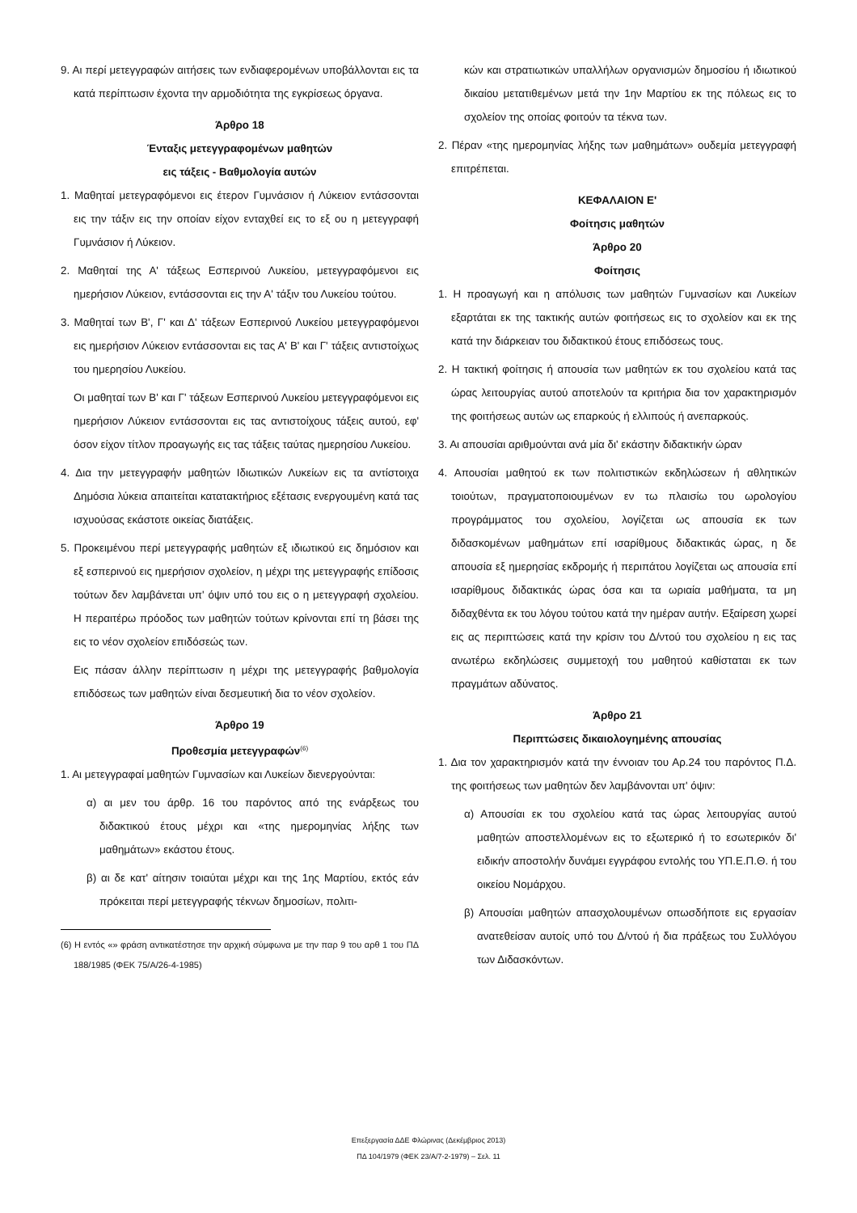9. Αι περί μετεγγραφών αιτήσεις των ενδιαφερομένων υποβάλλονται εις τα κατά περίπτωσιν έχοντα την αρμοδιότητα της εγκρίσεως όργανα.
Άρθρο 18
Ένταξις μετεγγραφομένων μαθητών
εις τάξεις - Βαθμολογία αυτών
1. Μαθηταί μετεγραφόμενοι εις έτερον Γυμνάσιον ή Λύκειον εντάσσονται εις την τάξιν εις την οποίαν είχον ενταχθεί εις το εξ ου η μετεγγραφή Γυμνάσιον ή Λύκειον.
2. Μαθηταί της Α' τάξεως Εσπερινού Λυκείου, μετεγγραφόμενοι εις ημερήσιον Λύκειον, εντάσσονται εις την Α' τάξιν του Λυκείου τούτου.
3. Μαθηταί των Β', Γ' και Δ' τάξεων Εσπερινού Λυκείου μετεγγραφόμενοι εις ημερήσιον Λύκειον εντάσσονται εις τας Α' Β' και Γ' τάξεις αντιστοίχως του ημερησίου Λυκείου.
Οι μαθηταί των Β' και Γ' τάξεων Εσπερινού Λυκείου μετεγγραφόμενοι εις ημερήσιον Λύκειον εντάσσονται εις τας αντιστοίχους τάξεις αυτού, εφ' όσον είχον τίτλον προαγωγής εις τας τάξεις ταύτας ημερησίου Λυκείου.
4. Δια την μετεγγραφήν μαθητών Ιδιωτικών Λυκείων εις τα αντίστοιχα Δημόσια λύκεια απαιτείται κατατακτήριος εξέτασις ενεργουμένη κατά τας ισχυούσας εκάστοτε οικείας διατάξεις.
5. Προκειμένου περί μετεγγραφής μαθητών εξ ιδιωτικού εις δημόσιον και εξ εσπερινού εις ημερήσιον σχολείον, η μέχρι της μετεγγραφής επίδοσις τούτων δεν λαμβάνεται υπ' όψιν υπό του εις ο η μετεγγραφή σχολείου. Η περαιτέρω πρόοδος των μαθητών τούτων κρίνονται επί τη βάσει της εις το νέον σχολείον επιδόσεώς των.
Εις πάσαν άλλην περίπτωσιν η μέχρι της μετεγγραφής βαθμολογία επιδόσεως των μαθητών είναι δεσμευτική δια το νέον σχολείον.
Άρθρο 19
Προθεσμία μετεγγραφών<sup>(6)</sup>
1. Αι μετεγγραφαί μαθητών Γυμνασίων και Λυκείων διενεργούνται:
α) αι μεν του άρθρ. 16 του παρόντος από της ενάρξεως του διδακτικού έτους μέχρι και «της ημερομηνίας λήξης των μαθημάτων» εκάστου έτους.
β) αι δε κατ' αίτησιν τοιαύται μέχρι και της 1ης Μαρτίου, εκτός εάν πρόκειται περί μετεγγραφής τέκνων δημοσίων, πολιτι-
(6) Η εντός «» φράση αντικατέστησε την αρχική σύμφωνα με την παρ 9 του αρθ 1 του ΠΔ 188/1985 (ΦΕΚ 75/Α/26-4-1985)
κών και στρατιωτικών υπαλλήλων οργανισμών δημοσίου ή ιδιωτικού δικαίου μετατιθεμένων μετά την 1ην Μαρτίου εκ της πόλεως εις το σχολείον της οποίας φοιτούν τα τέκνα των.
2. Πέραν «της ημερομηνίας λήξης των μαθημάτων» ουδεμία μετεγγραφή επιτρέπεται.
ΚΕΦΑΛΑΙΟΝ Ε'
Φοίτησις μαθητών
Άρθρο 20
Φοίτησις
1. Η προαγωγή και η απόλυσις των μαθητών Γυμνασίων και Λυκείων εξαρτάται εκ της τακτικής αυτών φοιτήσεως εις το σχολείον και εκ της κατά την διάρκειαν του διδακτικού έτους επιδόσεως τους.
2. Η τακτική φοίτησις ή απουσία των μαθητών εκ του σχολείου κατά τας ώρας λειτουργίας αυτού αποτελούν τα κριτήρια δια τον χαρακτηρισμόν της φοιτήσεως αυτών ως επαρκούς ή ελλιπούς ή ανεπαρκούς.
3. Αι απουσίαι αριθμούνται ανά μία δι' εκάστην διδακτικήν ώραν
4. Απουσίαι μαθητού εκ των πολιτιστικών εκδηλώσεων ή αθλητικών τοιούτων, πραγματοποιουμένων εν τω πλαισίω του ωρολογίου προγράμματος του σχολείου, λογίζεται ως απουσία εκ των διδασκομένων μαθημάτων επί ισαρίθμους διδακτικάς ώρας, η δε απουσία εξ ημερησίας εκδρομής ή περιπάτου λογίζεται ως απουσία επί ισαρίθμους διδακτικάς ώρας όσα και τα ωριαία μαθήματα, τα μη διδαχθέντα εκ του λόγου τούτου κατά την ημέραν αυτήν. Εξαίρεση χωρεί εις ας περιπτώσεις κατά την κρίσιν του Δ/ντού του σχολείου η εις τας ανωτέρω εκδηλώσεις συμμετοχή του μαθητού καθίσταται εκ των πραγμάτων αδύνατος.
Άρθρο 21
Περιπτώσεις δικαιολογημένης απουσίας
1. Δια τον χαρακτηρισμόν κατά την έννοιαν του Αρ.24 του παρόντος Π.Δ. της φοιτήσεως των μαθητών δεν λαμβάνονται υπ' όψιν:
α) Απουσίαι εκ του σχολείου κατά τας ώρας λειτουργίας αυτού μαθητών αποστελλομένων εις το εξωτερικό ή το εσωτερικόν δι' ειδικήν αποστολήν δυνάμει εγγράφου εντολής του ΥΠ.Ε.Π.Θ. ή του οικείου Νομάρχου.
β) Απουσίαι μαθητών απασχολουμένων οπωσδήποτε εις εργασίαν ανατεθείσαν αυτοίς υπό του Δ/ντού ή δια πράξεως του Συλλόγου των Διδασκόντων.
Επεξεργασία ΔΔΕ Φλώρινας (Δεκέμβριος 2013)
ΠΔ 104/1979 (ΦΕΚ 23/Α/7-2-1979) – Σελ. 11